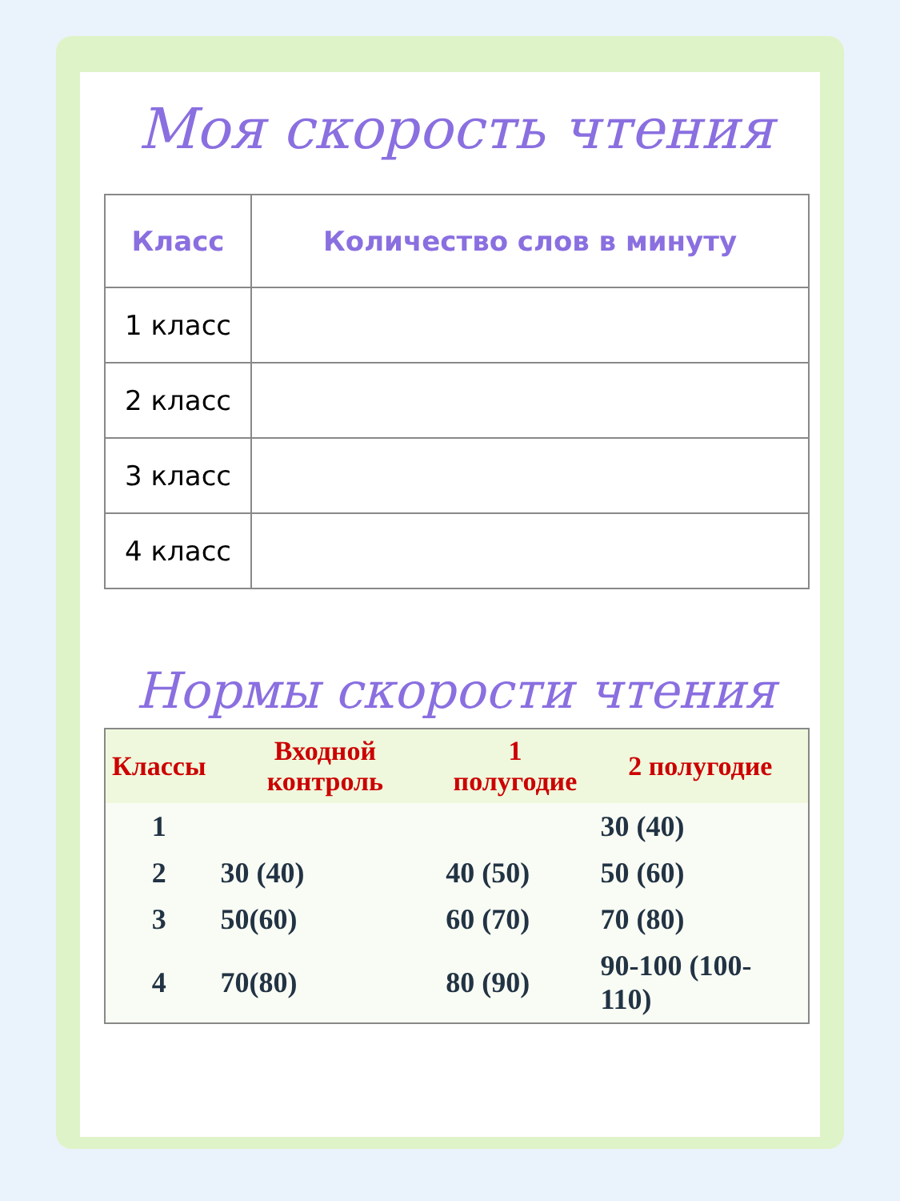Моя скорость чтения
| Класс | Количество слов в минуту |
| --- | --- |
| 1 класс | |
| 2 класс | |
| 3 класс | |
| 4 класс | |
Нормы скорости чтения
| Классы | Входной контроль | 1 полугодие | 2 полугодие |
| --- | --- | --- | --- |
| 1 | | | 30 (40) |
| 2 | 30 (40) | 40 (50) | 50 (60) |
| 3 | 50(60) | 60 (70) | 70 (80) |
| 4 | 70(80) | 80 (90) | 90-100 (100- 110) |